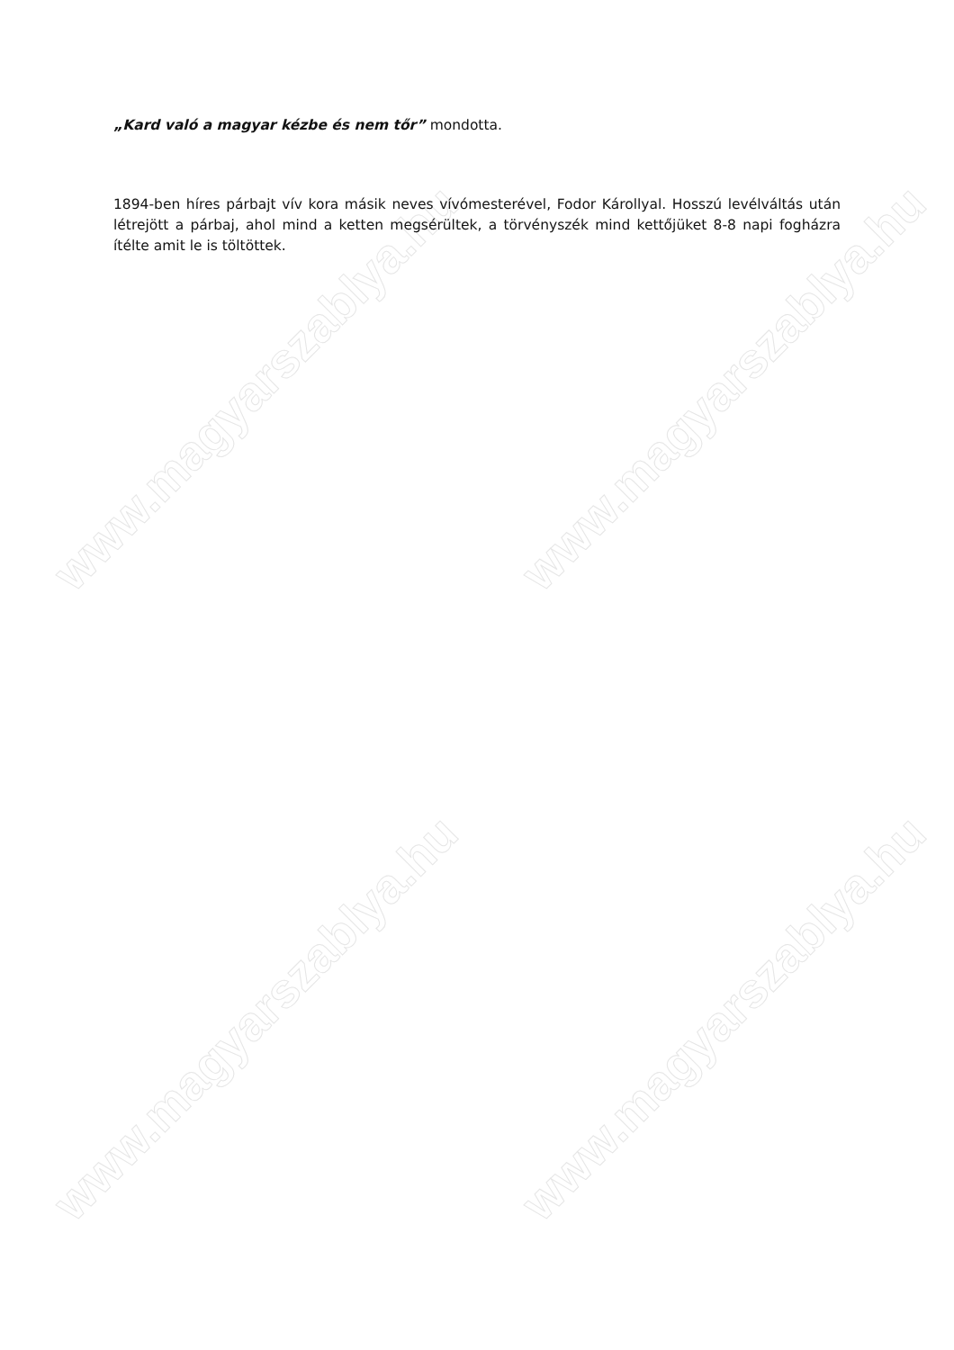www.magyarszablya.hu www.magyarszablya.hu
www.magyarszablya.hu www.magyarszablya.hu
„Kard való a magyar kézbe és nem tőr” mondotta.
1894-ben híres párbajt vív kora másik neves vívómesterével, Fodor Károllyal. Hosszú levélváltás után létrejött a párbaj, ahol mind a ketten megsérültek, a törvényszék mind kettőjüket 8-8 napi fogházra ítélte amit le is töltöttek.